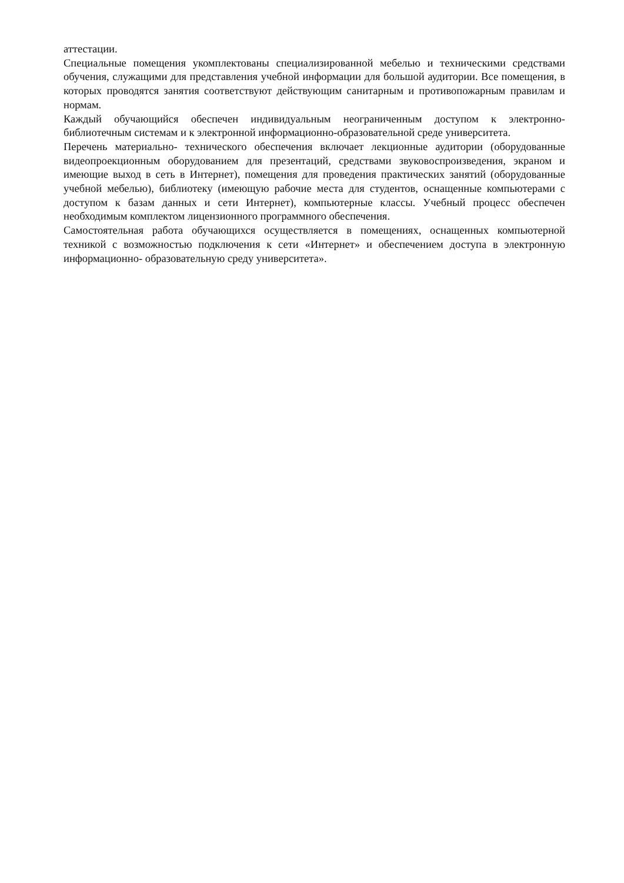аттестации.
Специальные помещения укомплектованы специализированной мебелью и техническими средствами обучения, служащими для представления учебной информации для большой аудитории. Все помещения, в которых проводятся занятия соответствуют действующим санитарным и противопожарным правилам и нормам.
Каждый обучающийся обеспечен индивидуальным неограниченным доступом к электронно- библиотечным системам и к электронной информационно-образовательной среде университета.
Перечень материально- технического обеспечения включает лекционные аудитории (оборудованные видеопроекционным оборудованием для презентаций, средствами звуковоспроизведения, экраном и имеющие выход в сеть в Интернет), помещения для проведения практических занятий (оборудованные учебной мебелью), библиотеку (имеющую рабочие места для студентов, оснащенные компьютерами с доступом к базам данных и сети Интернет), компьютерные классы. Учебный процесс обеспечен необходимым комплектом лицензионного программного обеспечения.
Самостоятельная работа обучающихся осуществляется в помещениях, оснащенных компьютерной техникой с возможностью подключения к сети «Интернет» и обеспечением доступа в электронную информационно- образовательную среду университета».